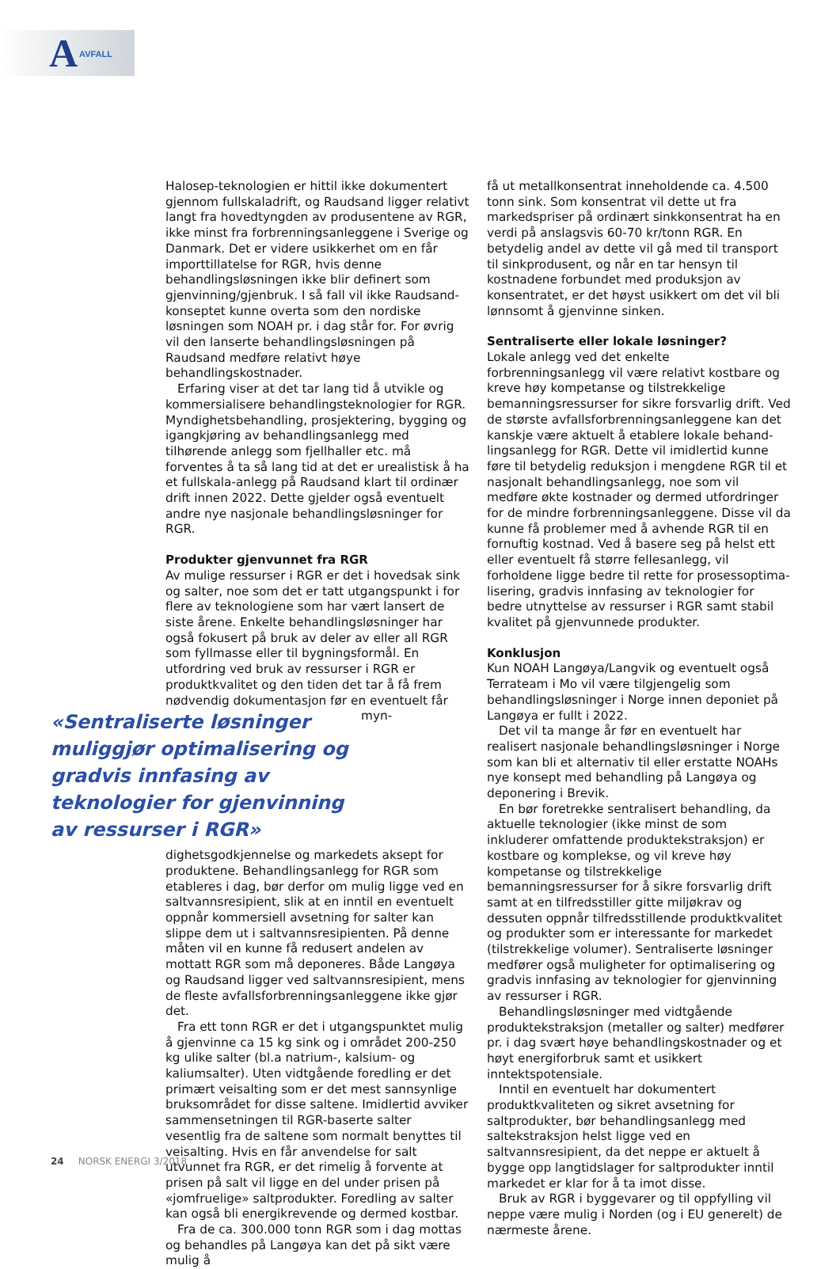A AVFALL
Halosep-teknologien er hittil ikke dokumentert gjennom fullskaladrift, og Raudsand ligger relativt langt fra hovedtyngden av produsentene av RGR, ikke minst fra forbrenningsanleggene i Sverige og Danmark. Det er videre usikkerhet om en får import­tillatelse for RGR, hvis denne behandlingsløsningen ikke blir definert som gjenvinning/gjenbruk. I så fall vil ikke Raudsand-konseptet kunne overta som den nor­diske løsningen som NOAH pr. i dag står for. For øvrig vil den lanserte behandlingsløsningen på Raudsand medføre relativt høye behandlingskostnader.
Erfaring viser at det tar lang tid å utvikle og kom­mersialisere behandlingsteknologier for RGR. Myndig­hetsbehandling, prosjektering, bygging og igangkjø­ring av behandlingsanlegg med tilhørende anlegg som fjellhaller etc. må forventes å ta så lang tid at det er urealistisk å ha et fullskala-anlegg på Raudsand klart til ordinær drift innen 2022. Dette gjelder også eventuelt andre nye nasjonale behandlingsløsninger for RGR.
Produkter gjenvunnet fra RGR
Av mulige ressurser i RGR er det i hovedsak sink og salter, noe som det er tatt utgangspunkt i for flere av teknologiene som har vært lansert de siste årene. Enkelte behandlingsløsninger har også fokusert på bruk av deler av eller all RGR som fyllmasse eller til bygningsformål. En utfordring ved bruk av ressurser i RGR er produktkvalitet og den tiden det tar å få frem nødvendig dokumentasjon før en eventuelt får myn­ «Sentraliserte løsninger muliggjør optimalisering og gradvis innfasing av teknologier for gjenvinning av ressurser i RGR» dighetsgodkjennel­se og markedets aksept for produk­tene. Behandlings­anlegg for RGR som etableres i dag, bør derfor om mulig ligge ved en saltvannsresipient, slik at en inntil en eventuelt oppnår kommersiell avsetning for salter kan slippe dem ut i saltvannsresipienten. På denne måten vil en kunne få redusert andelen av mottatt RGR som må deponeres. Både Langøya og Raudsand ligger ved saltvannsresipi­ent, mens de fleste avfallsforbrenningsanleggene ikke gjør det.
Fra ett tonn RGR er det i utgangspunktet mulig å gjenvinne ca 15 kg sink og i området 200-250 kg ulike salter (bl.a natrium-, kalsium- og kaliumsalter). Uten vidtgående foredling er det primært veisal­ting som er det mest sannsynlige bruksområdet for disse saltene. Imidlertid avviker sammensetningen til RGR-baserte salter vesentlig fra de saltene som normalt benyttes til veisalting. Hvis en får anvendelse for salt utvunnet fra RGR, er det rimelig å forvente at prisen på salt vil ligge en del under prisen på «jomfru­elige» saltprodukter. Foredling av salter kan også bli energikrevende og dermed kostbar.
Fra de ca. 300.000 tonn RGR som i dag mottas og behandles på Langøya kan det på sikt være mulig å
få ut metallkonsentrat inneholdende ca. 4.500 tonn sink. Som konsentrat vil dette ut fra markedspriser på ordinært sinkkonsentrat ha en verdi på anslagsvis 60-70 kr/tonn RGR. En betydelig andel av dette vil gå med til transport til sinkprodusent, og når en tar hensyn til kostnadene forbundet med produksjon av konsentratet, er det høyst usikkert om det vil bli lønnsomt å gjenvinne sinken.
Sentraliserte eller lokale løsninger?
Lokale anlegg ved det enkelte forbrenningsanlegg vil være relativt kostbare og kreve høy kompetanse og tilstrekkelige bemanningsressurser for sikre forsvarlig drift. Ved de største avfallsforbrenningsanleggene kan det kanskje være aktuelt å etablere lokale behand­lingsanlegg for RGR. Dette vil imidlertid kunne føre til betydelig reduksjon i mengdene RGR til et nasjonalt behandlingsanlegg, noe som vil medføre økte kost­nader og dermed utfordringer for de mindre forbren­ningsanleggene. Disse vil da kunne få problemer med å avhende RGR til en fornuftig kostnad. Ved å basere seg på helst ett eller eventuelt få større fellesanlegg, vil forholdene ligge bedre til rette for prosessoptima­lisering, gradvis innfasing av teknologier for bedre utnyttelse av ressurser i RGR samt stabil kvalitet på gjenvunnede produkter.
Konklusjon
Kun NOAH Langøya/Langvik og eventuelt også Terrateam i Mo vil være tilgjengelig som behandlings­løsninger i Norge innen deponiet på Langøya er fullt i 2022.
Det vil ta mange år før en eventuelt har realisert nasjonale behandlingsløsninger i Norge som kan bli et alternativ til eller erstatte NOAHs nye konsept med behandling på Langøya og deponering i Brevik.
En bør foretrekke sentralisert behandling, da aktuelle teknologier (ikke minst de som inkluderer omfattende produktekstraksjon) er kostbare og kom­plekse, og vil kreve høy kompetanse og tilstrekkelige bemanningsressurser for å sikre forsvarlig drift samt at en tilfredsstiller gitte miljøkrav og dessuten oppnår tilfredsstillende produktkvalitet og produkter som er interessante for markedet (tilstrekkelige volumer). Sentraliserte løsninger medfører også muligheter for optimalisering og gradvis innfasing av teknologier for gjenvinning av ressurser i RGR.
Behandlingsløsninger med vidtgående produktek­straksjon (metaller og salter) medfører pr. i dag svært høye behandlingskostnader og et høyt energiforbruk samt et usikkert inntektspotensiale.
Inntil en eventuelt har dokumentert produktkvalite­ten og sikret avsetning for saltprodukter, bør behand­lingsanlegg med saltekstraksjon helst ligge ved en saltvannsresipient, da det neppe er aktuelt å bygge opp langtidslager for saltprodukter inntil markedet er klar for å ta imot disse.
Bruk av RGR i byggevarer og til oppfylling vil neppe være mulig i Norden (og i EU generelt) de nærmeste årene.
24 NORSK ENERGI 3/2018